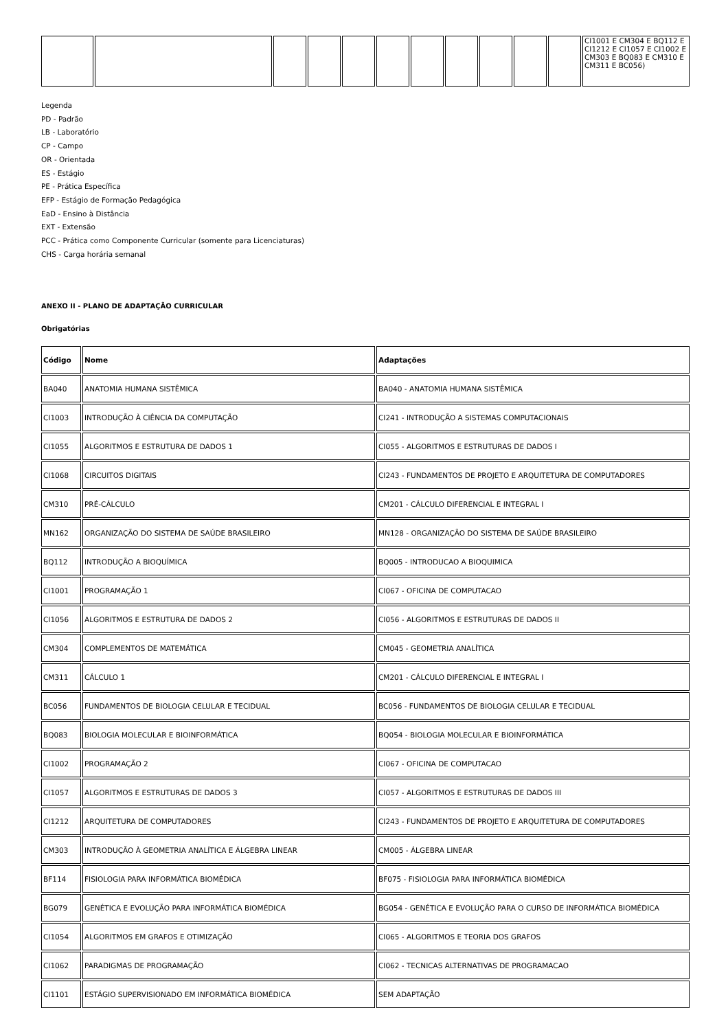| | | | | | | | | | | | CI1001 E CM304 E BQ112 E CI1212 E CI1057 E CI1002 E CM303 E BQ083 E CM310 E CM311 E BC056) |
Legenda
PD - Padrão
LB - Laboratório
CP - Campo
OR - Orientada
ES - Estágio
PE - Prática Específica
EFP - Estágio de Formação Pedagógica
EaD - Ensino à Distância
EXT - Extensão
PCC - Prática como Componente Curricular (somente para Licenciaturas)
CHS - Carga horária semanal
ANEXO II - PLANO DE ADAPTAÇÃO CURRICULAR
Obrigatórias
| Código | Nome | Adaptações |
| --- | --- | --- |
| BA040 | ANATOMIA HUMANA SISTÊMICA | BA040 - ANATOMIA HUMANA SISTÊMICA |
| CI1003 | INTRODUÇÃO À CIÊNCIA DA COMPUTAÇÃO | CI241 - INTRODUÇÃO A SISTEMAS COMPUTACIONAIS |
| CI1055 | ALGORITMOS E ESTRUTURA DE DADOS 1 | CI055 - ALGORITMOS E ESTRUTURAS DE DADOS I |
| CI1068 | CIRCUITOS DIGITAIS | CI243 - FUNDAMENTOS DE PROJETO E ARQUITETURA DE COMPUTADORES |
| CM310 | PRÉ-CÁLCULO | CM201 - CÁLCULO DIFERENCIAL E INTEGRAL I |
| MN162 | ORGANIZAÇÃO DO SISTEMA DE SAÚDE BRASILEIRO | MN128 - ORGANIZAÇÃO DO SISTEMA DE SAÚDE BRASILEIRO |
| BQ112 | INTRODUÇÃO A BIOQUÍMICA | BQ005 - INTRODUCAO A BIOQUIMICA |
| CI1001 | PROGRAMAÇÃO 1 | CI067 - OFICINA DE COMPUTACAO |
| CI1056 | ALGORITMOS E ESTRUTURA DE DADOS 2 | CI056 - ALGORITMOS E ESTRUTURAS DE DADOS II |
| CM304 | COMPLEMENTOS DE MATEMÁTICA | CM045 - GEOMETRIA ANALÍTICA |
| CM311 | CÁLCULO 1 | CM201 - CÁLCULO DIFERENCIAL E INTEGRAL I |
| BC056 | FUNDAMENTOS DE BIOLOGIA CELULAR E TECIDUAL | BC056 - FUNDAMENTOS DE BIOLOGIA CELULAR E TECIDUAL |
| BQ083 | BIOLOGIA MOLECULAR E BIOINFORMÁTICA | BQ054 - BIOLOGIA MOLECULAR E BIOINFORMÁTICA |
| CI1002 | PROGRAMAÇÃO 2 | CI067 - OFICINA DE COMPUTACAO |
| CI1057 | ALGORITMOS E ESTRUTURAS DE DADOS 3 | CI057 - ALGORITMOS E ESTRUTURAS DE DADOS III |
| CI1212 | ARQUITETURA DE COMPUTADORES | CI243 - FUNDAMENTOS DE PROJETO E ARQUITETURA DE COMPUTADORES |
| CM303 | INTRODUÇÃO À GEOMETRIA ANALÍTICA E ÁLGEBRA LINEAR | CM005 - ÁLGEBRA LINEAR |
| BF114 | FISIOLOGIA PARA INFORMÁTICA BIOMÉDICA | BF075 - FISIOLOGIA PARA INFORMÁTICA BIOMÉDICA |
| BG079 | GENÉTICA E EVOLUÇÃO PARA INFORMÁTICA BIOMÉDICA | BG054 - GENÉTICA E EVOLUÇÃO PARA O CURSO DE INFORMÁTICA BIOMÉDICA |
| CI1054 | ALGORITMOS EM GRAFOS E OTIMIZAÇÃO | CI065 - ALGORITMOS E TEORIA DOS GRAFOS |
| CI1062 | PARADIGMAS DE PROGRAMAÇÃO | CI062 - TECNICAS ALTERNATIVAS DE PROGRAMACAO |
| CI1101 | ESTÁGIO SUPERVISIONADO EM INFORMÁTICA BIOMÉDICA | SEM ADAPTAÇÃO |